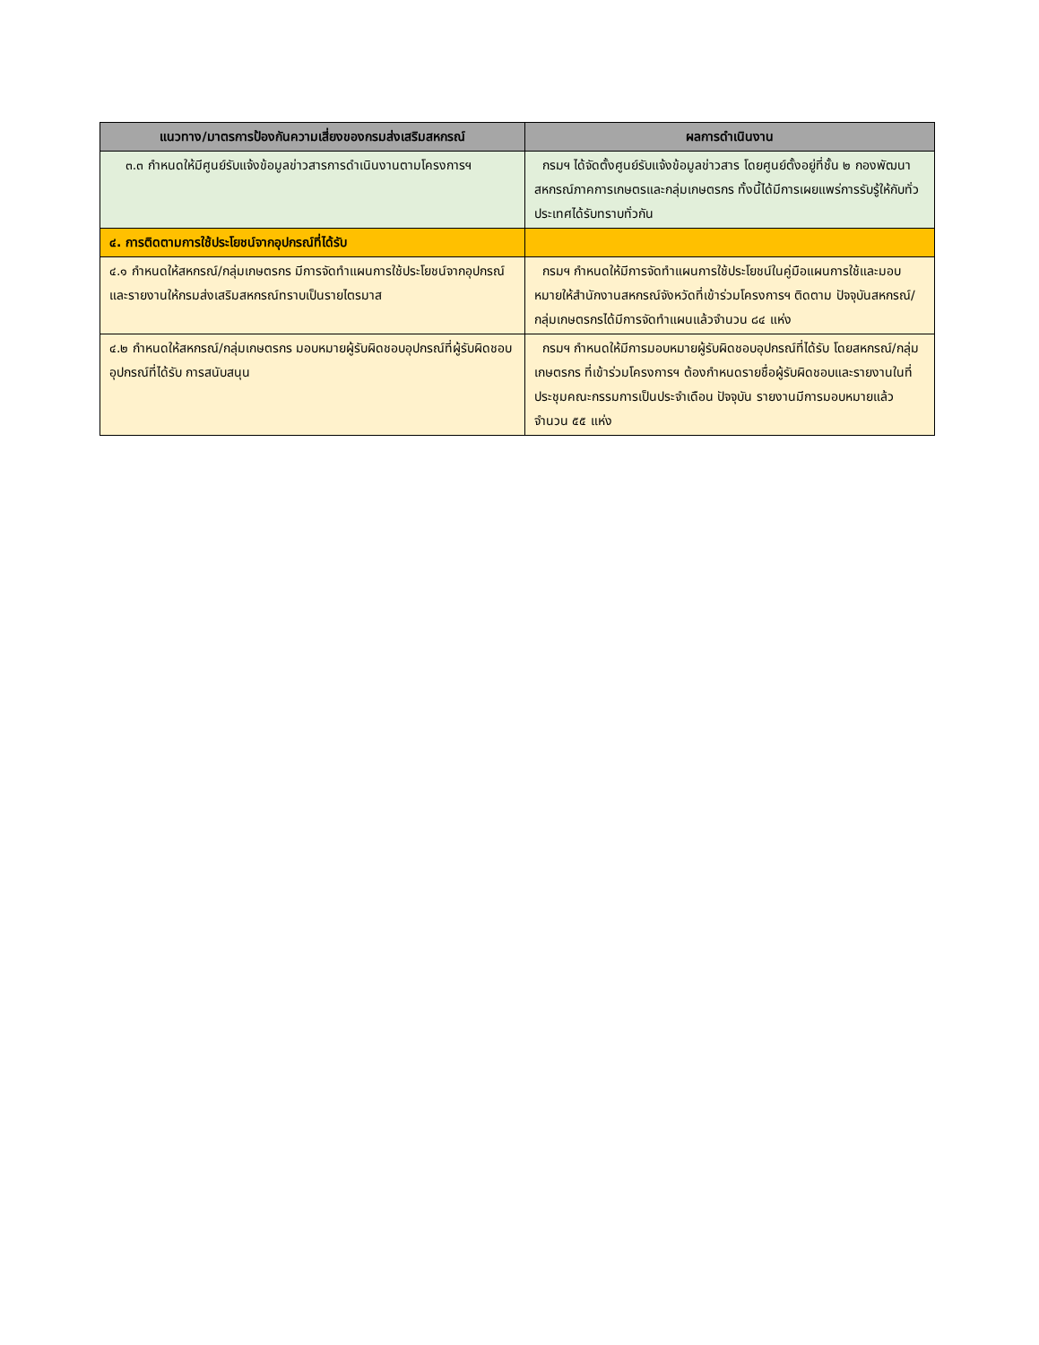| แนวทาง/มาตรการป้องกันความเสี่ยงของกรมส่งเสริมสหกรณ์ | ผลการดำเนินงาน |
| --- | --- |
| ๓.๓ กำหนดให้มีศูนย์รับแจ้งข้อมูลข่าวสารการดำเนินงานตามโครงการฯ | กรมฯ ได้จัดตั้งศูนย์รับแจ้งข้อมูลข่าวสาร โดยศูนย์ตั้งอยู่ที่ชั้น ๒ กองพัฒนาสหกรณ์ภาคการเกษตรและกลุ่มเกษตรกร ทั้งนี้ได้มีการเผยแพร่การรับรู้ให้กับทั่วประเทศได้รับทราบทั่วกัน |
| ๔. การติดตามการใช้ประโยชน์จากอุปกรณ์ที่ได้รับ | |
| ๔.๑ กำหนดให้สหกรณ์/กลุ่มเกษตรกร มีการจัดทำแผนการใช้ประโยชน์จากอุปกรณ์และรายงานให้กรมส่งเสริมสหกรณ์ทราบเป็นรายไตรมาส | กรมฯ กำหนดให้มีการจัดทำแผนการใช้ประโยชน์ในคู่มือแผนการใช้และมอบหมายให้สำนักงานสหกรณ์จังหวัดที่เข้าร่วมโครงการฯ ติดตาม ปัจจุบันสหกรณ์/กลุ่มเกษตรกรได้มีการจัดทำแผนแล้วจำนวน ๘๔ แห่ง |
| ๔.๒ กำหนดให้สหกรณ์/กลุ่มเกษตรกร มอบหมายผู้รับผิดชอบอุปกรณ์ที่ผู้รับผิดชอบอุปกรณ์ที่ได้รับ การสนับสนุน | กรมฯ กำหนดให้มีการมอบหมายผู้รับผิดชอบอุปกรณ์ที่ได้รับ โดยสหกรณ์/กลุ่มเกษตรกร ที่เข้าร่วมโครงการฯ ต้องกำหนดรายชื่อผู้รับผิดชอบและรายงานในที่ประชุมคณะกรรมการเป็นประจำเดือน ปัจจุบัน รายงานมีการมอบหมายแล้วจำนวน ๕๕ แห่ง |